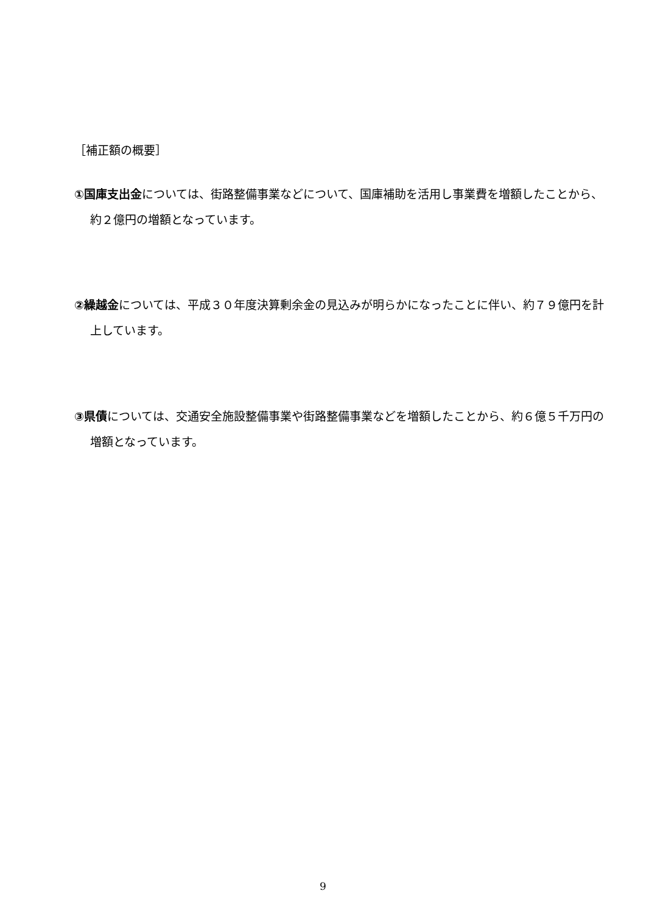［補正額の概要］
①国庫支出金については、街路整備事業などについて、国庫補助を活用し事業費を増額したことから、約２億円の増額となっています。
②繰越金については、平成３０年度決算剰余金の見込みが明らかになったことに伴い、約７９億円を計上しています。
③県債については、交通安全施設整備事業や街路整備事業などを増額したことから、約６億５千万円の増額となっています。
9